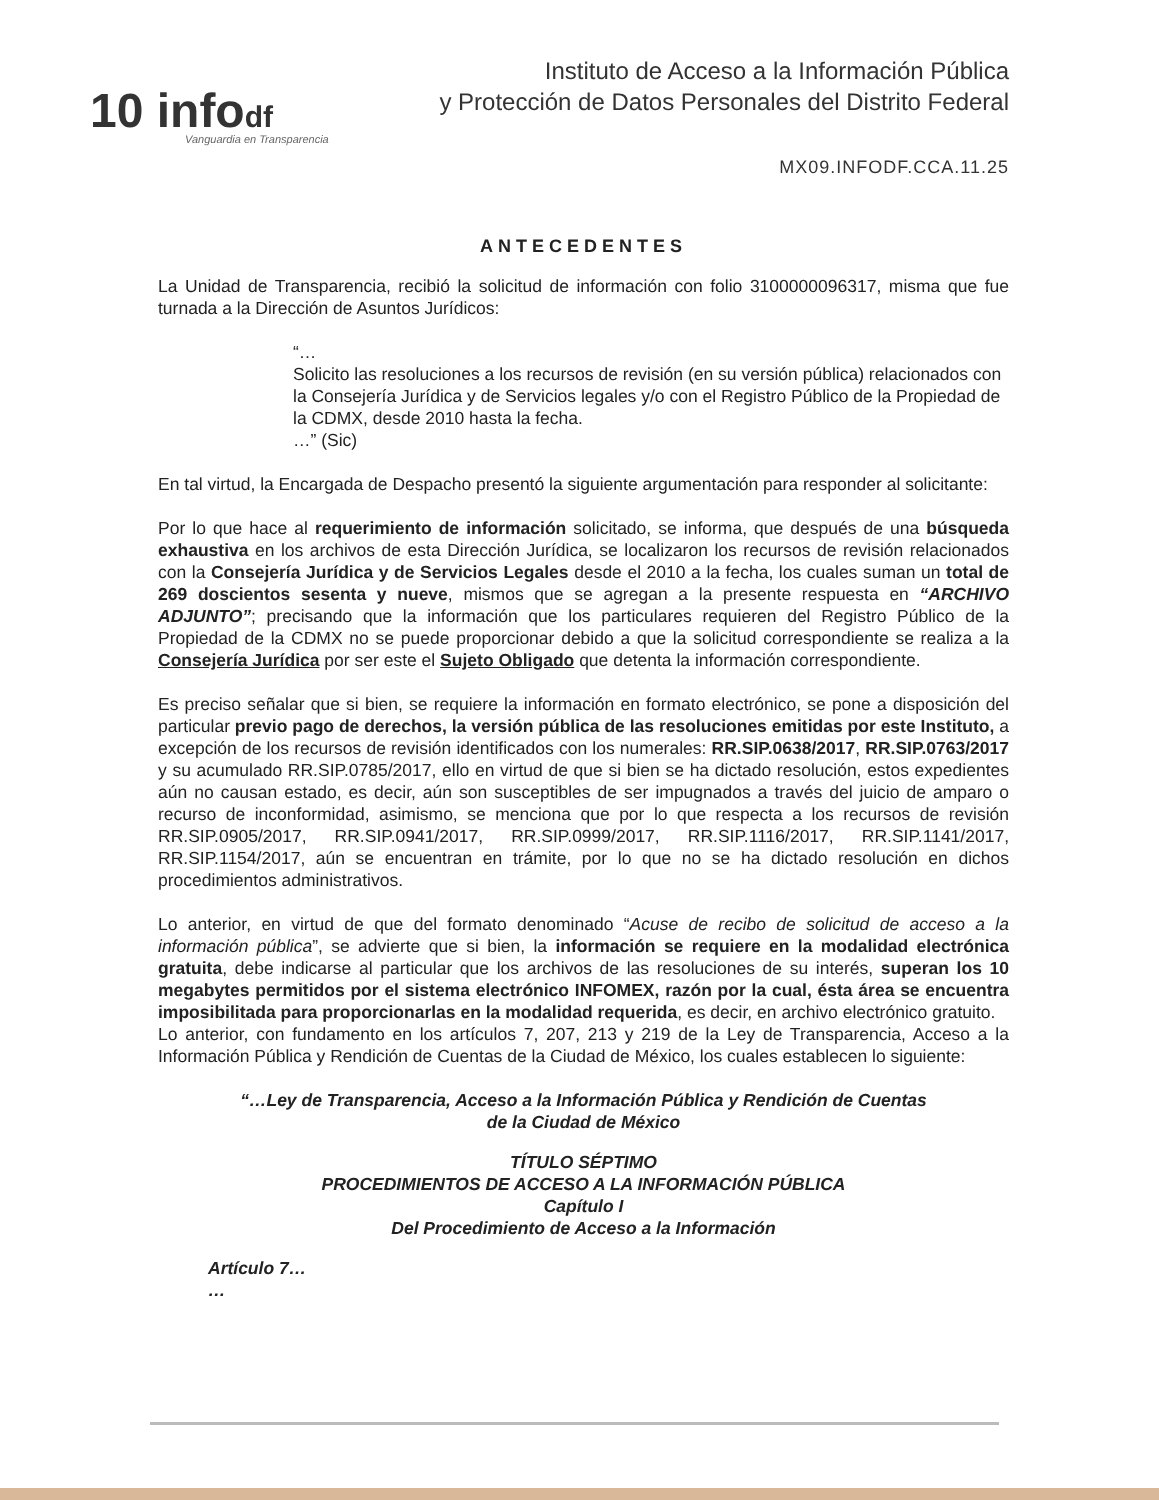10 infodf
Vanguardia en Transparencia
Instituto de Acceso a la Información Pública
y Protección de Datos Personales del Distrito Federal
MX09.INFODF.CCA.11.25
ANTECEDENTES
La Unidad de Transparencia, recibió la solicitud de información con folio 3100000096317, misma que fue turnada a la Dirección de Asuntos Jurídicos:
“…
Solicito las resoluciones a los recursos de revisión (en su versión pública) relacionados con la Consejería Jurídica y de Servicios legales y/o con el Registro Público de la Propiedad de la CDMX, desde 2010 hasta la fecha.
…” (Sic)
En tal virtud, la Encargada de Despacho presentó la siguiente argumentación para responder al solicitante:
Por lo que hace al requerimiento de información solicitado, se informa, que después de una búsqueda exhaustiva en los archivos de esta Dirección Jurídica, se localizaron los recursos de revisión relacionados con la Consejería Jurídica y de Servicios Legales desde el 2010 a la fecha, los cuales suman un total de 269 doscientos sesenta y nueve, mismos que se agregan a la presente respuesta en “ARCHIVO ADJUNTO”; precisando que la información que los particulares requieren del Registro Público de la Propiedad de la CDMX no se puede proporcionar debido a que la solicitud correspondiente se realiza a la Consejería Jurídica por ser este el Sujeto Obligado que detenta la información correspondiente.
Es preciso señalar que si bien, se requiere la información en formato electrónico, se pone a disposición del particular previo pago de derechos, la versión pública de las resoluciones emitidas por este Instituto, a excepción de los recursos de revisión identificados con los numerales: RR.SIP.0638/2017, RR.SIP.0763/2017 y su acumulado RR.SIP.0785/2017, ello en virtud de que si bien se ha dictado resolución, estos expedientes aún no causan estado, es decir, aún son susceptibles de ser impugnados a través del juicio de amparo o recurso de inconformidad, asimismo, se menciona que por lo que respecta a los recursos de revisión RR.SIP.0905/2017, RR.SIP.0941/2017, RR.SIP.0999/2017, RR.SIP.1116/2017, RR.SIP.1141/2017, RR.SIP.1154/2017, aún se encuentran en trámite, por lo que no se ha dictado resolución en dichos procedimientos administrativos.
Lo anterior, en virtud de que del formato denominado “Acuse de recibo de solicitud de acceso a la información pública”, se advierte que si bien, la información se requiere en la modalidad electrónica gratuita, debe indicarse al particular que los archivos de las resoluciones de su interés, superan los 10 megabytes permitidos por el sistema electrónico INFOMEX, razón por la cual, ésta área se encuentra imposibilitada para proporcionarlas en la modalidad requerida, es decir, en archivo electrónico gratuito.
Lo anterior, con fundamento en los artículos 7, 207, 213 y 219 de la Ley de Transparencia, Acceso a la Información Pública y Rendición de Cuentas de la Ciudad de México, los cuales establecen lo siguiente:
“…Ley de Transparencia, Acceso a la Información Pública y Rendición de Cuentas
de la Ciudad de México
TÍTULO SÉPTIMO
PROCEDIMIENTOS DE ACCESO A LA INFORMACIÓN PÚBLICA
Capítulo I
Del Procedimiento de Acceso a la Información
Artículo 7…
…